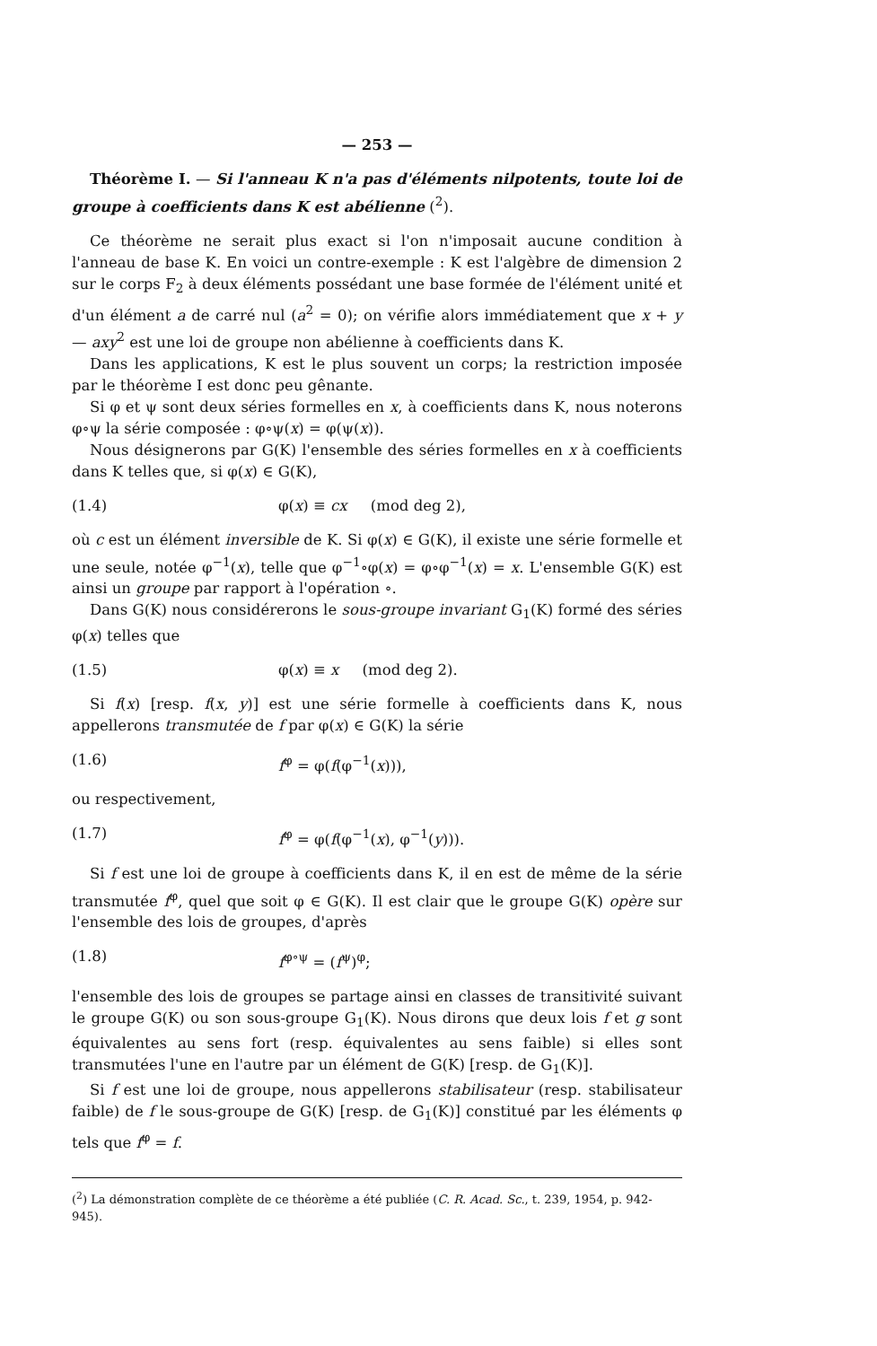— 253 —
Théorème I. — Si l'anneau K n'a pas d'éléments nilpotents, toute loi de groupe à coefficients dans K est abélienne (<sup>2</sup>).
Ce théorème ne serait plus exact si l'on n'imposait aucune condition à l'anneau de base K. En voici un contre-exemple : K est l'algèbre de dimension 2 sur le corps F<sub>2</sub> à deux éléments possédant une base formée de l'élément unité et d'un élément a de carré nul (a<sup>2</sup> = 0); on vérifie alors immédiatement que x + y — axy<sup>2</sup> est une loi de groupe non abélienne à coefficients dans K.
Dans les applications, K est le plus souvent un corps; la restriction imposée par le théorème I est donc peu gênante.
Si φ et ψ sont deux séries formelles en x, à coefficients dans K, nous noterons φ∘ψ la série composée : φ∘ψ(x) = φ(ψ(x)).
Nous désignerons par G(K) l'ensemble des séries formelles en x à coefficients dans K telles que, si φ(x) ∈ G(K),
(1.4) φ(x) ≡ cx (mod deg 2),
où c est un élément inversible de K. Si φ(x) ∈ G(K), il existe une série formelle et une seule, notée φ<sup>−1</sup>(x), telle que φ<sup>−1</sup>∘φ(x) = φ∘φ<sup>−1</sup>(x) = x. L'ensemble G(K) est ainsi un groupe par rapport à l'opération ∘.
Dans G(K) nous considérerons le sous-groupe invariant G<sub>1</sub>(K) formé des séries φ(x) telles que
(1.5) φ(x) ≡ x (mod deg 2).
Si f(x) [resp. f(x, y)] est une série formelle à coefficients dans K, nous appellerons transmutée de f par φ(x) ∈ G(K) la série
(1.6) f<sup>φ</sup> = φ(f(φ<sup>−1</sup>(x))),
ou respectivement,
(1.7) f<sup>φ</sup> = φ(f(φ<sup>−1</sup>(x), φ<sup>−1</sup>(y))).
Si f est une loi de groupe à coefficients dans K, il en est de même de la série transmutée f<sup>φ</sup>, quel que soit φ ∈ G(K). Il est clair que le groupe G(K) opère sur l'ensemble des lois de groupes, d'après
(1.8) f<sup>φ∘ψ</sup> = (f<sup>ψ</sup>)<sup>φ</sup>;
l'ensemble des lois de groupes se partage ainsi en classes de transitivité suivant le groupe G(K) ou son sous-groupe G<sub>1</sub>(K). Nous dirons que deux lois f et g sont équivalentes au sens fort (resp. équivalentes au sens faible) si elles sont transmutées l'une en l'autre par un élément de G(K) [resp. de G<sub>1</sub>(K)].
Si f est une loi de groupe, nous appellerons stabilisateur (resp. stabilisateur faible) de f le sous-groupe de G(K) [resp. de G<sub>1</sub>(K)] constitué par les éléments φ tels que f<sup>φ</sup> = f.
(<sup>2</sup>) La démonstration complète de ce théorème a été publiée (C. R. Acad. Sc., t. 239, 1954, p. 942-945).